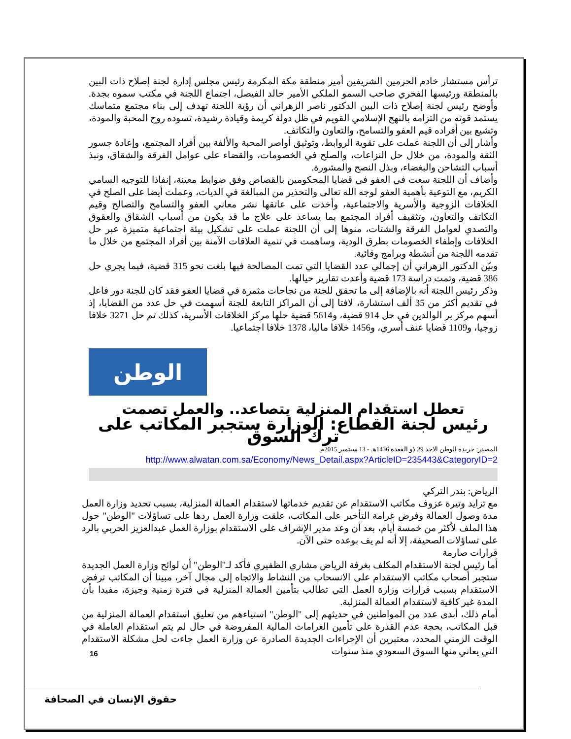ترأس مستشار خادم الحرمين الشريفين أمير منطقة مكة المكرمة رئيس مجلس إدارة لجنة إصلاح ذات البين بالمنطقة ورئيسها الفخري صاحب السمو الملكي الأمير خالد الفيصل، اجتماع اللجنة في مكتب سموه بجدة. وأوضح رئيس لجنة إصلاح ذات البين الدكتور ناصر الزهراني أن رؤية اللجنة تهدف إلى بناء مجتمع متماسك يستمد قوته من التزامه بالنهج الإسلامي القويم في ظل دولة كريمة وقيادة رشيدة، تسوده روح المحبة والمودة، وتشيع بين أفراده قيم العفو والتسامح، والتعاون والتكاتف.
وأشار إلى أن اللجنة عملت على تقوية الروابط، وتوثيق أواصر المحبة والألفة بين أفراد المجتمع، وإعادة جسور الثقة والمودة، من خلال حل النزاعات، والصلح في الخصومات، والقضاء على عوامل الفرقة والشقاق، ونبذ أسباب التشاحن والبغضاء، وبذل النصح والمشورة.
وأضاف أن اللجنة سعت في العفو في قضايا المحكومين بالقصاص وفق ضوابط معينة، إنفاذا للتوجيه السامي الكريم، مع التوعية بأهمية العفو لوجه الله تعالى والتحذير من المبالغة في الديات، وعملت أيضا على الصلح في الخلافات الزوجية والأسرية والاجتماعية، وأخذت على عاتقها نشر معاني العفو والتسامح والتصالح وقيم التكاتف والتعاون، وتثقيف أفراد المجتمع بما يساعد على علاج ما قد يكون من أسباب الشقاق والعقوق والتصدي لعوامل الفرقة والشتات، منوها إلى أن اللجنة عملت على تشكيل بيئة اجتماعية متميزة عبر حل الخلافات وإطفاء الخصومات بطرق الودية، وساهمت في تنمية العلاقات الآمنة بين أفراد المجتمع من خلال ما تقدمه اللجنة من أنشطة وبرامج وقائية.
وبيّن الدكتور الزهراني أن إجمالي عدد القضايا التي تمت المصالحة فيها بلغت نحو 315 قضية، فيما يجري حل 386 قضية، وتمت دراسة 173 قضية وأعدت تقارير حيالها.
وذكر رئيس اللجنة أنه بالإضافة إلى ما تحقق للجنة من نجاحات مثمرة في قضايا العفو فقد كان للجنة دور فاعل في تقديم أكثر من 35 ألف استشارة، لافتا إلى أن المراكز التابعة للجنة أسهمت في حل عدد من القضايا، إذ أسهم مركز بر الوالدين في حل 914 قضية، و5614 قضية حلها مركز الخلافات الأسرية، كذلك تم حل 3271 خلافا زوجيا، و1109 قضايا عنف أسري، و1456 خلافا ماليا، 1378 خلافا اجتماعيا.
الوطن
تعطل استقدام المنزلية يتصاعد.. والعمل تصمت
رئيس لجنة القطاع: الوزارة ستجبر المكاتب على ترك السوق
المصدر: جريدة الوطن الاحد 29 ذو القعدة 1436هـ - 13 سبتمبر 2015م
http://www.alwatan.com.sa/Economy/News_Detail.aspx?ArticleID=235443&CategoryID=2
الرياض: بندر التركي
مع تزايد وتيرة عزوف مكاتب الاستقدام عن تقديم خدماتها لاستقدام العمالة المنزلية، بسبب تحديد وزارة العمل مدة وصول العمالة وفرض غرامة التأخير على المكاتب، علقت وزارة العمل ردها على تساؤلات "الوطن" حول هذا الملف لأكثر من خمسة أيام، بعد أن وعد مدير الإشراف على الاستقدام بوزارة العمل عبدالعزيز الحربي بالرد على تساؤلات الصحيفة، إلا أنه لم يف بوعده حتى الآن.
قرارات صارمة
أما رئيس لجنة الاستقدام المكلف بغرفة الرياض مشاري الظفيري فأكد لـ"الوطن" أن لوائح وزارة العمل الجديدة ستجبر أصحاب مكاتب الاستقدام على الانسحاب من النشاط والاتجاه إلى مجال آخر، مبينا أن المكاتب ترفض الاستقدام بسبب قرارات وزارة العمل التي تطالب بتأمين العمالة المنزلية في فترة زمنية وجيزة، مفيدا بأن المدة غير كافية لاستقدام العمالة المنزلية.
أمام ذلك، أبدى عدد من المواطنين في حديثهم إلى "الوطن" استياءهم من تعليق استقدام العمالة المنزلية من قبل المكاتب، بحجة عدم القدرة على تأمين الغرامات المالية المفروضة في حال لم يتم استقدام العاملة في الوقت الزمني المحدد، معتبرين أن الإجراءات الجديدة الصادرة عن وزارة العمل جاءت لحل مشكلة الاستقدام التي يعاني منها السوق السعودي منذ سنوات
16
حقوق الإنسان في الصحافة